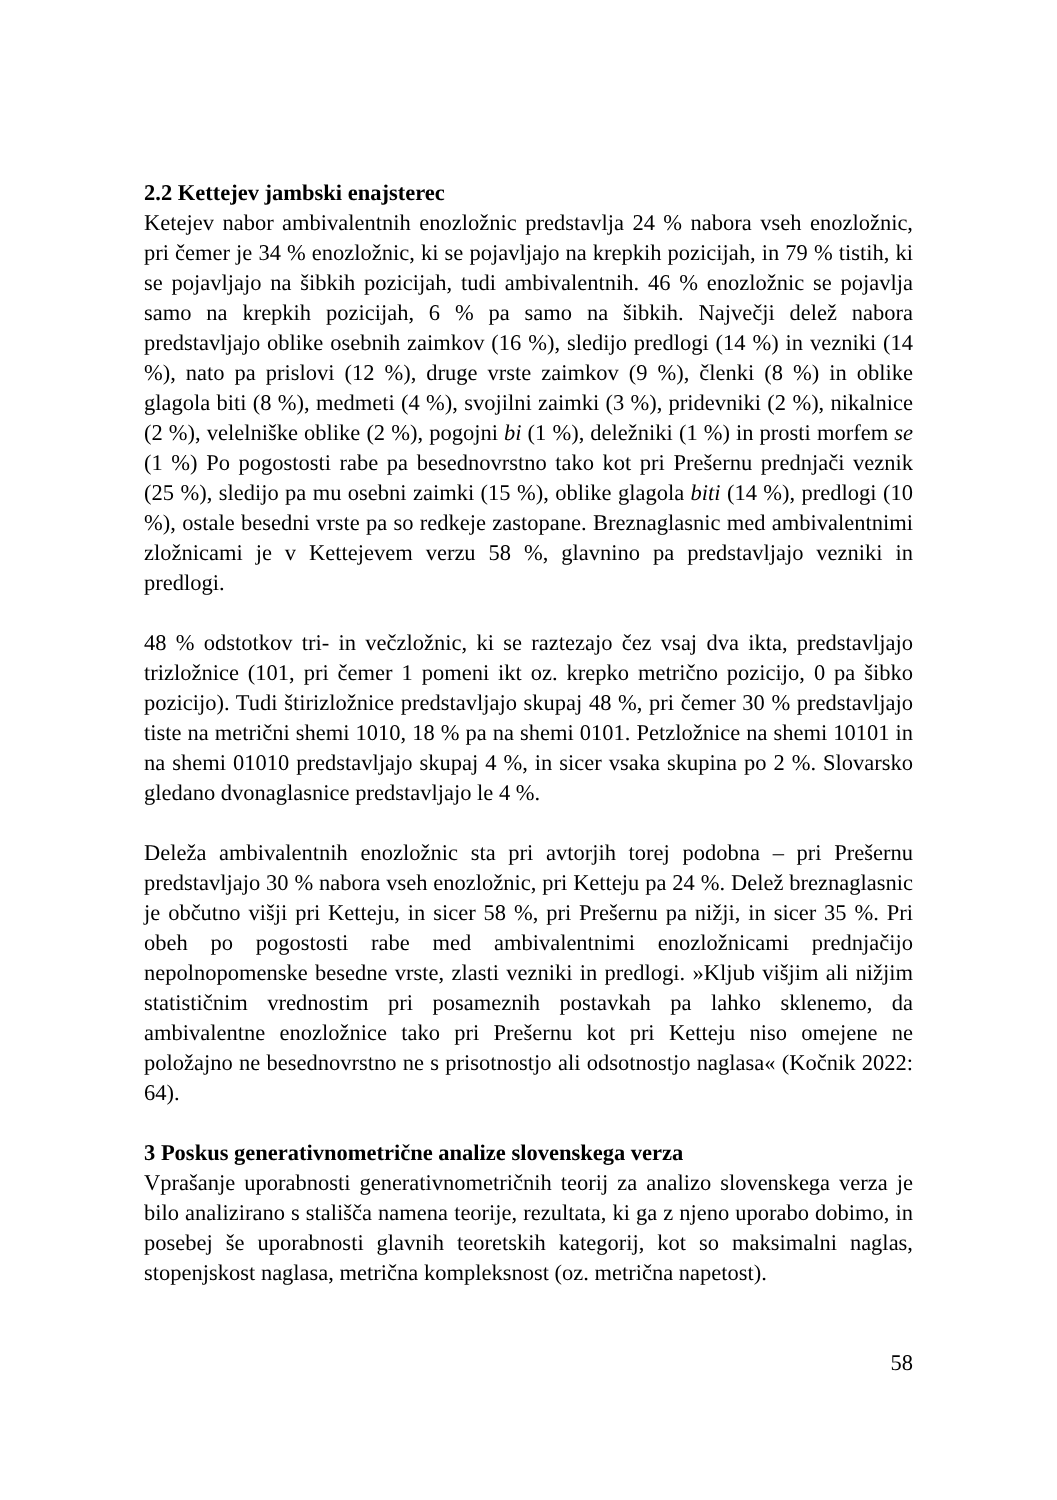2.2 Kettejev jambski enajsterec
Ketejev nabor ambivalentnih enozložnic predstavlja 24 % nabora vseh enozložnic, pri čemer je 34 % enozložnic, ki se pojavljajo na krepkih pozicijah, in 79 % tistih, ki se pojavljajo na šibkih pozicijah, tudi ambivalentnih. 46 % enozložnic se pojavlja samo na krepkih pozicijah, 6 % pa samo na šibkih. Največji delež nabora predstavljajo oblike osebnih zaimkov (16 %), sledijo predlogi (14 %) in vezniki (14 %), nato pa prislovi (12 %), druge vrste zaimkov (9 %), členki (8 %) in oblike glagola biti (8 %), medmeti (4 %), svojilni zaimki (3 %), pridevniki (2 %), nikalnice (2 %), velelniške oblike (2 %), pogojni bi (1 %), deležniki (1 %) in prosti morfem se (1 %) Po pogostosti rabe pa besednovrstno tako kot pri Prešernu prednjači veznik (25 %), sledijo pa mu osebni zaimki (15 %), oblike glagola biti (14 %), predlogi (10 %), ostale besedni vrste pa so redkeje zastopane. Breznaglasnic med ambivalentnimi zložnicami je v Kettejevem verzu 58 %, glavnino pa predstavljajo vezniki in predlogi.
48 % odstotkov tri- in večzložnic, ki se raztezajo čez vsaj dva ikta, predstavljajo trizložnice (101, pri čemer 1 pomeni ikt oz. krepko metrično pozicijo, 0 pa šibko pozicijo). Tudi štirizložnice predstavljajo skupaj 48 %, pri čemer 30 % predstavljajo tiste na metrični shemi 1010, 18 % pa na shemi 0101. Petzložnice na shemi 10101 in na shemi 01010 predstavljajo skupaj 4 %, in sicer vsaka skupina po 2 %. Slovarsko gledano dvonaglasnice predstavljajo le 4 %.
Deleža ambivalentnih enozložnic sta pri avtorjih torej podobna – pri Prešernu predstavljajo 30 % nabora vseh enozložnic, pri Ketteju pa 24 %. Delež breznaglasnic je občutno višji pri Ketteju, in sicer 58 %, pri Prešernu pa nižji, in sicer 35 %. Pri obeh po pogostosti rabe med ambivalentnimi enozložnicami prednjačijo nepolnopomenske besedne vrste, zlasti vezniki in predlogi. »Kljub višjim ali nižjim statističnim vrednostim pri posameznih postavkah pa lahko sklenemo, da ambivalentne enozložnice tako pri Prešernu kot pri Ketteju niso omejene ne položajno ne besednovrstno ne s prisotnostjo ali odsotnostjo naglasa« (Kočnik 2022: 64).
3 Poskus generativnometrične analize slovenskega verza
Vprašanje uporabnosti generativnometričnih teorij za analizo slovenskega verza je bilo analizirano s stališča namena teorije, rezultata, ki ga z njeno uporabo dobimo, in posebej še uporabnosti glavnih teoretskih kategorij, kot so maksimalni naglas, stopenjskost naglasa, metrična kompleksnost (oz. metrična napetost).
58